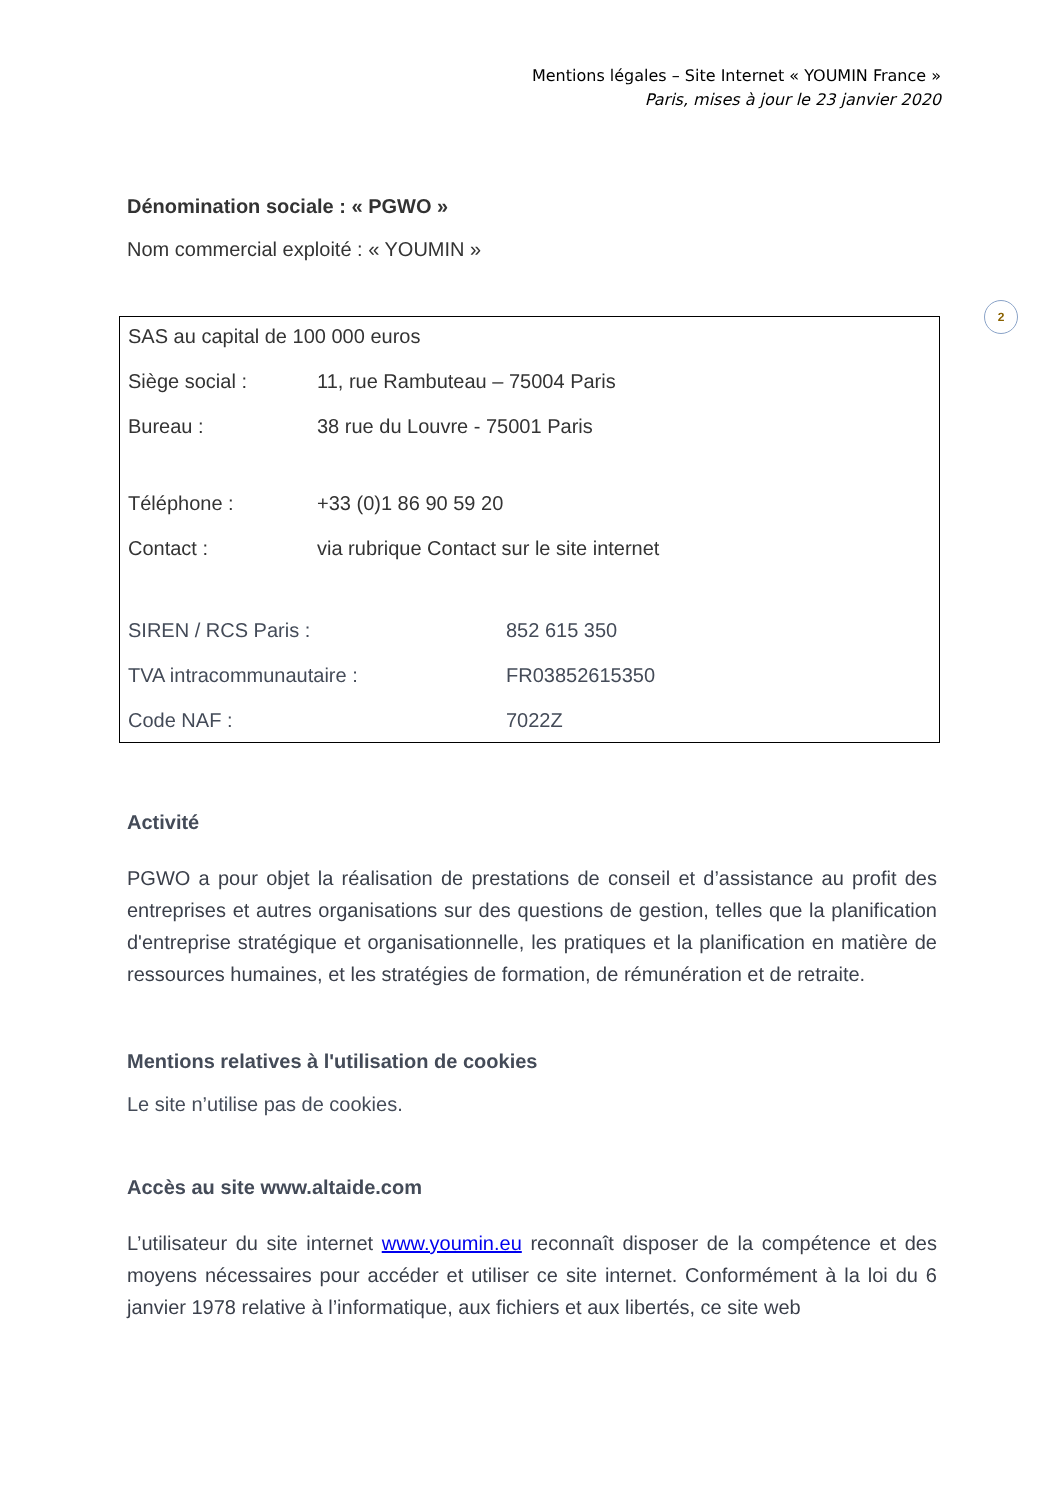Mentions légales – Site Internet « YOUMIN France »
Paris, mises à jour le 23 janvier 2020
2
Dénomination sociale : « PGWO »
Nom commercial exploité : « YOUMIN »
| SAS au capital de 100 000 euros | |
| Siège social : | 11, rue Rambuteau – 75004 Paris |
| Bureau : | 38 rue du Louvre - 75001 Paris |
| Téléphone : | +33 (0)1 86 90 59 20 |
| Contact : | via rubrique Contact sur le site internet |
| SIREN / RCS Paris : | 852 615 350 |
| TVA intracommunautaire : | FR03852615350 |
| Code NAF : | 7022Z |
Activité
PGWO a pour objet la réalisation de prestations de conseil et d’assistance au profit des entreprises et autres organisations sur des questions de gestion, telles que la planification d'entreprise stratégique et organisationnelle, les pratiques et la planification en matière de ressources humaines, et les stratégies de formation, de rémunération et de retraite.
Mentions relatives à l'utilisation de cookies
Le site n’utilise pas de cookies.
Accès au site www.altaide.com
L’utilisateur du site internet www.youmin.eu reconnaît disposer de la compétence et des moyens nécessaires pour accéder et utiliser ce site internet. Conformément à la loi du 6 janvier 1978 relative à l’informatique, aux fichiers et aux libertés, ce site web